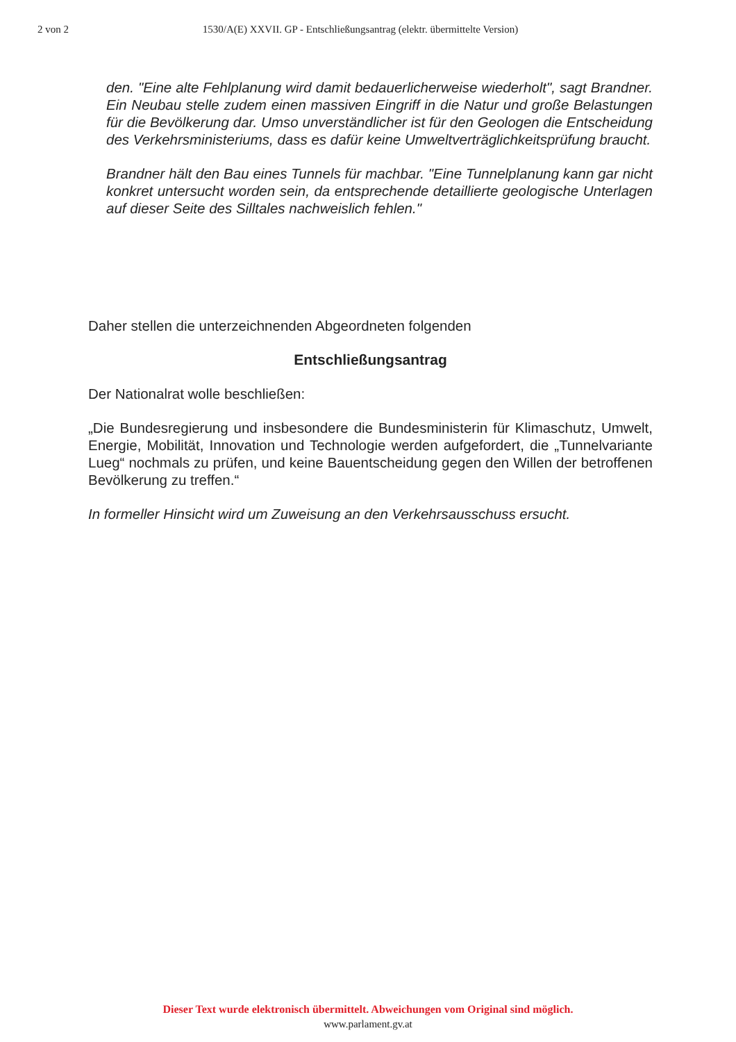2 von 2 1530/A(E) XXVII. GP - Entschließungsantrag (elektr. übermittelte Version)
den. "Eine alte Fehlplanung wird damit bedauerlicherweise wiederholt", sagt Brandner. Ein Neubau stelle zudem einen massiven Eingriff in die Natur und große Belastungen für die Bevölkerung dar. Umso unverständlicher ist für den Geologen die Entscheidung des Verkehrsministeriums, dass es dafür keine Umweltverträglichkeitsprüfung braucht.
Brandner hält den Bau eines Tunnels für machbar. "Eine Tunnelplanung kann gar nicht konkret untersucht worden sein, da entsprechende detaillierte geologische Unterlagen auf dieser Seite des Silltales nachweislich fehlen."
Daher stellen die unterzeichnenden Abgeordneten folgenden
Entschließungsantrag
Der Nationalrat wolle beschließen:
„Die Bundesregierung und insbesondere die Bundesministerin für Klimaschutz, Umwelt, Energie, Mobilität, Innovation und Technologie werden aufgefordert, die „Tunnelvariante Lueg“ nochmals zu prüfen, und keine Bauentscheidung gegen den Willen der betroffenen Bevölkerung zu treffen.“
In formeller Hinsicht wird um Zuweisung an den Verkehrsausschuss ersucht.
Dieser Text wurde elektronisch übermittelt. Abweichungen vom Original sind möglich.
www.parlament.gv.at